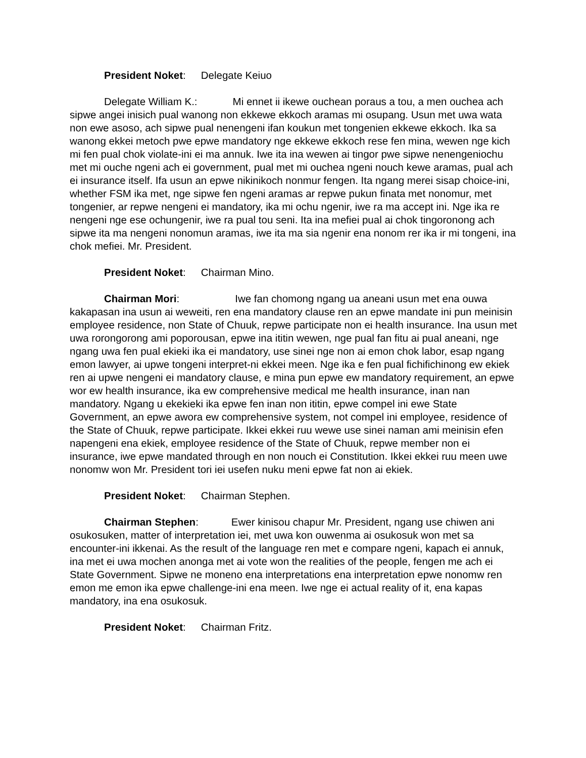President Noket: Delegate Keiuo
Delegate William K.: Mi ennet ii ikewe ouchean poraus a tou, a men ouchea ach sipwe angei inisich pual wanong non ekkewe ekkoch aramas mi osupang. Usun met uwa wata non ewe asoso, ach sipwe pual nenengeni ifan koukun met tongenien ekkewe ekkoch. Ika sa wanong ekkei metoch pwe epwe mandatory nge ekkewe ekkoch rese fen mina, wewen nge kich mi fen pual chok violate-ini ei ma annuk. Iwe ita ina wewen ai tingor pwe sipwe nenengeniochu met mi ouche ngeni ach ei government, pual met mi ouchea ngeni nouch kewe aramas, pual ach ei insurance itself. Ifa usun an epwe nikinikoch nonmur fengen. Ita ngang merei sisap choice-ini, whether FSM ika met, nge sipwe fen ngeni aramas ar repwe pukun finata met nonomur, met tongenier, ar repwe nengeni ei mandatory, ika mi ochu ngenir, iwe ra ma accept ini. Nge ika re nengeni nge ese ochungenir, iwe ra pual tou seni. Ita ina mefiei pual ai chok tingoronong ach sipwe ita ma nengeni nonomun aramas, iwe ita ma sia ngenir ena nonom rer ika ir mi tongeni, ina chok mefiei. Mr. President.
President Noket: Chairman Mino.
Chairman Mori: Iwe fan chomong ngang ua aneani usun met ena ouwa kakapasan ina usun ai weweiti, ren ena mandatory clause ren an epwe mandate ini pun meinisin employee residence, non State of Chuuk, repwe participate non ei health insurance. Ina usun met uwa rorongorong ami poporousan, epwe ina ititin wewen, nge pual fan fitu ai pual aneani, nge ngang uwa fen pual ekieki ika ei mandatory, use sinei nge non ai emon chok labor, esap ngang emon lawyer, ai upwe tongeni interpret-ni ekkei meen. Nge ika e fen pual fichifichinong ew ekiek ren ai upwe nengeni ei mandatory clause, e mina pun epwe ew mandatory requirement, an epwe wor ew health insurance, ika ew comprehensive medical me health insurance, inan nan mandatory. Ngang u ekekieki ika epwe fen inan non ititin, epwe compel ini ewe State Government, an epwe awora ew comprehensive system, not compel ini employee, residence of the State of Chuuk, repwe participate. Ikkei ekkei ruu wewe use sinei naman ami meinisin efen napengeni ena ekiek, employee residence of the State of Chuuk, repwe member non ei insurance, iwe epwe mandated through en non nouch ei Constitution. Ikkei ekkei ruu meen uwe nonomw won Mr. President tori iei usefen nuku meni epwe fat non ai ekiek.
President Noket: Chairman Stephen.
Chairman Stephen: Ewer kinisou chapur Mr. President, ngang use chiwen ani osukosuken, matter of interpretation iei, met uwa kon ouwenma ai osukosuk won met sa encounter-ini ikkenai. As the result of the language ren met e compare ngeni, kapach ei annuk, ina met ei uwa mochen anonga met ai vote won the realities of the people, fengen me ach ei State Government. Sipwe ne moneno ena interpretations ena interpretation epwe nonomw ren emon me emon ika epwe challenge-ini ena meen. Iwe nge ei actual reality of it, ena kapas mandatory, ina ena osukosuk.
President Noket: Chairman Fritz.